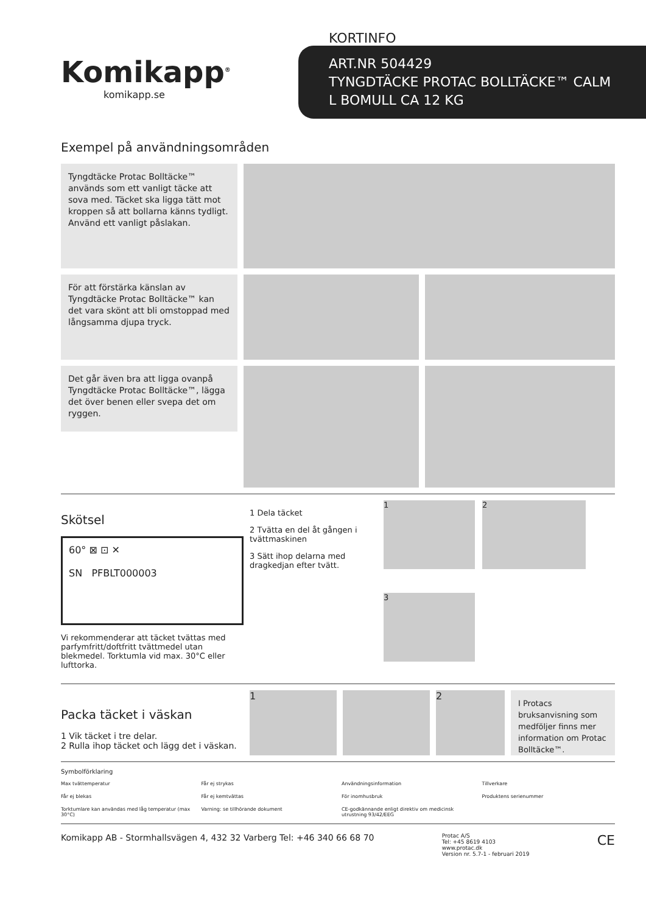KORTINFO
ART.NR 504429
TYNGDTÄCKE PROTAC BOLLTÄCKE™ CALM
L BOMULL CA 12 KG
Komikapp<sup>®</sup>
komikapp.se
Exempel på användningsområden
Tyngdtäcke Protac Bolltäcke™ används som ett vanligt täcke att sova med. Täcket ska ligga tätt mot kroppen så att bollarna känns tydligt.
Använd ett vanligt påslakan.
För att förstärka känslan av Tyngdtäcke Protac Bolltäcke™ kan det vara skönt att bli omstoppad med långsamma djupa tryck.
Det går även bra att ligga ovanpå Tyngdtäcke Protac Bolltäcke™, lägga det över benen eller svepa det om ryggen.
Skötsel
60° ⊠ ⊡ ✕
SN PFBLT000003
Vi rekommenderar att täcket tvättas med parfymfritt/doftfritt tvättmedel utan blekmedel. Torktumla vid max. 30°C eller lufttorka.
1 Dela täcket
2 Tvätta en del åt gången i tvättmaskinen
3 Sätt ihop delarna med dragkedjan efter tvätt.
1
2
3
Packa täcket i väskan
1 Vik täcket i tre delar.
2 Rulla ihop täcket och lägg det i väskan.
1 2
I Protacs bruksanvisning som medföljer finns mer information om Protac Bolltäcke™.
Symbolförklaring
Max tvättemperatur
Får ej strykas
Användningsinformation
Tillverkare
Får ej blekas
Får ej kemtvättas
För inomhusbruk
Produktens serienummer
Torktumlare kan användas med låg temperatur (max 30°C)
Varning: se tillhörande dokument
CE-godkännande enligt direktiv om medicinsk utrustning 93/42/EEG
Komikapp AB - Stormhallsvägen 4, 432 32 Varberg Tel: +46 340 66 68 70
Protac A/S
Tel: +45 8619 4103
www.protac.dk
Version nr. 5.7-1 - februari 2019
CE